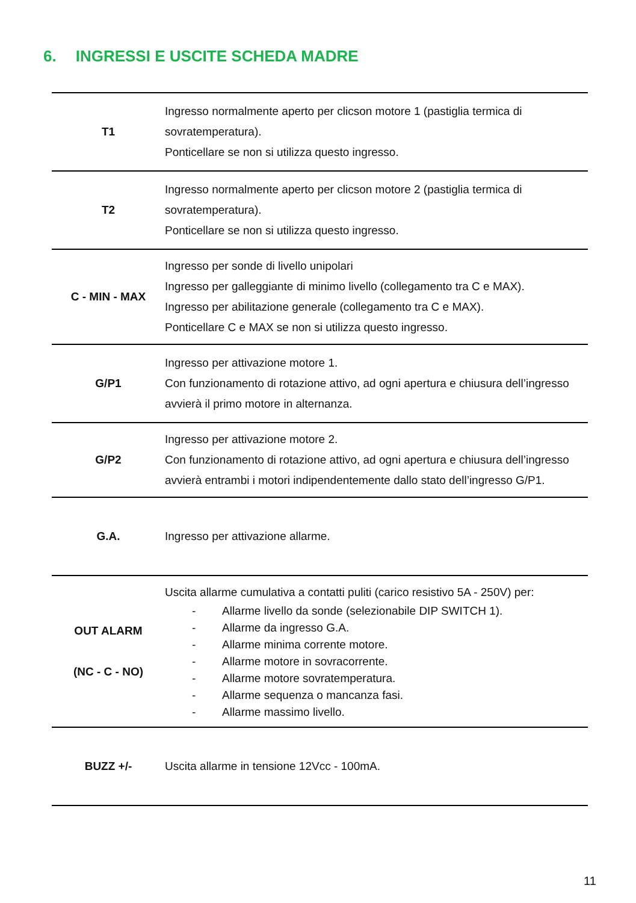6. INGRESSI E USCITE SCHEDA MADRE
| T1 | Ingresso normalmente aperto per clicson motore 1 (pastiglia termica di sovratemperatura). Ponticellare se non si utilizza questo ingresso. |
| T2 | Ingresso normalmente aperto per clicson motore 2 (pastiglia termica di sovratemperatura). Ponticellare se non si utilizza questo ingresso. |
| C - MIN - MAX | Ingresso per sonde di livello unipolari Ingresso per galleggiante di minimo livello (collegamento tra C e MAX). Ingresso per abilitazione generale (collegamento tra C e MAX). Ponticellare C e MAX se non si utilizza questo ingresso. |
| G/P1 | Ingresso per attivazione motore 1. Con funzionamento di rotazione attivo, ad ogni apertura e chiusura dell’ingresso avvierà il primo motore in alternanza. |
| G/P2 | Ingresso per attivazione motore 2. Con funzionamento di rotazione attivo, ad ogni apertura e chiusura dell’ingresso avvierà entrambi i motori indipendentemente dallo stato dell’ingresso G/P1. |
| G.A. | Ingresso per attivazione allarme. |
| OUT ALARM (NC - C - NO) | Uscita allarme cumulativa a contatti puliti (carico resistivo 5A - 250V) per: - Allarme livello da sonde (selezionabile DIP SWITCH 1). - Allarme da ingresso G.A. - Allarme minima corrente motore. - Allarme motore in sovracorrente. - Allarme motore sovratemperatura. - Allarme sequenza o mancanza fasi. - Allarme massimo livello. |
| BUZZ +/- | Uscita allarme in tensione 12Vcc - 100mA. |
11